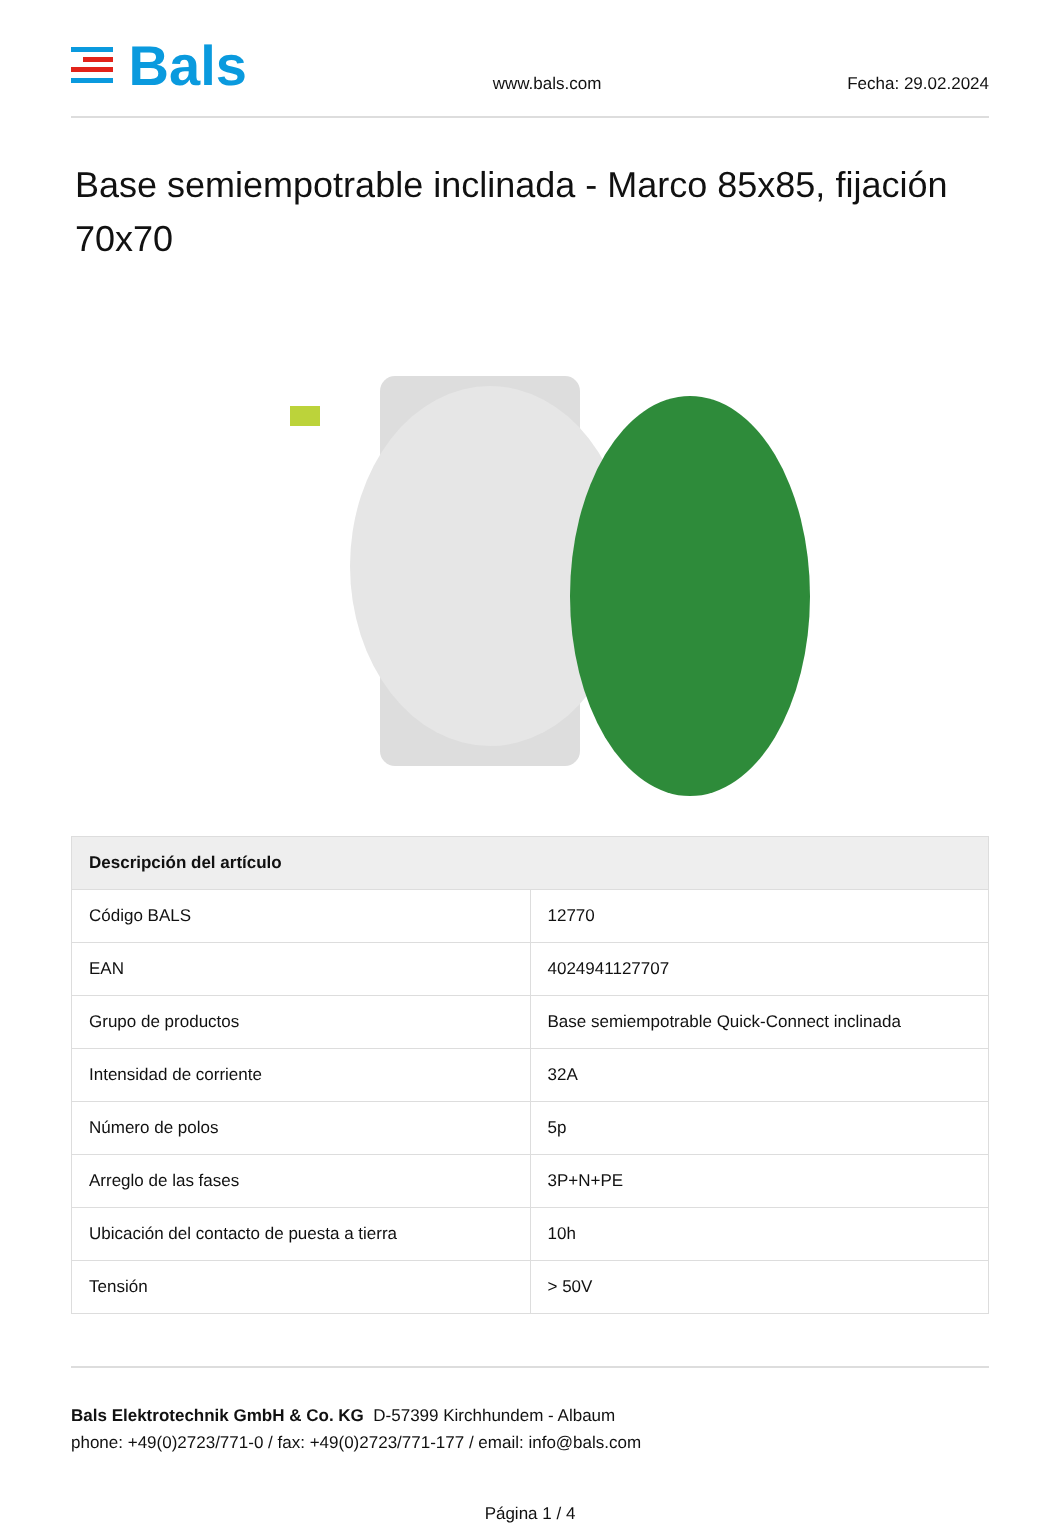Bals
www.bals.com
Fecha: 29.02.2024
Base semiempotrable inclinada - Marco 85x85, fijación 70x70
| Descripción del artículo | |
| --- | --- |
| Código BALS | 12770 |
| EAN | 4024941127707 |
| Grupo de productos | Base semiempotrable Quick-Connect inclinada |
| Intensidad de corriente | 32A |
| Número de polos | 5p |
| Arreglo de las fases | 3P+N+PE |
| Ubicación del contacto de puesta a tierra | 10h |
| Tensión | > 50V |
Bals Elektrotechnik GmbH & Co. KG D-57399 Kirchhundem - Albaum
phone: +49(0)2723/771-0 / fax: +49(0)2723/771-177 / email: info@bals.com
Página 1 / 4